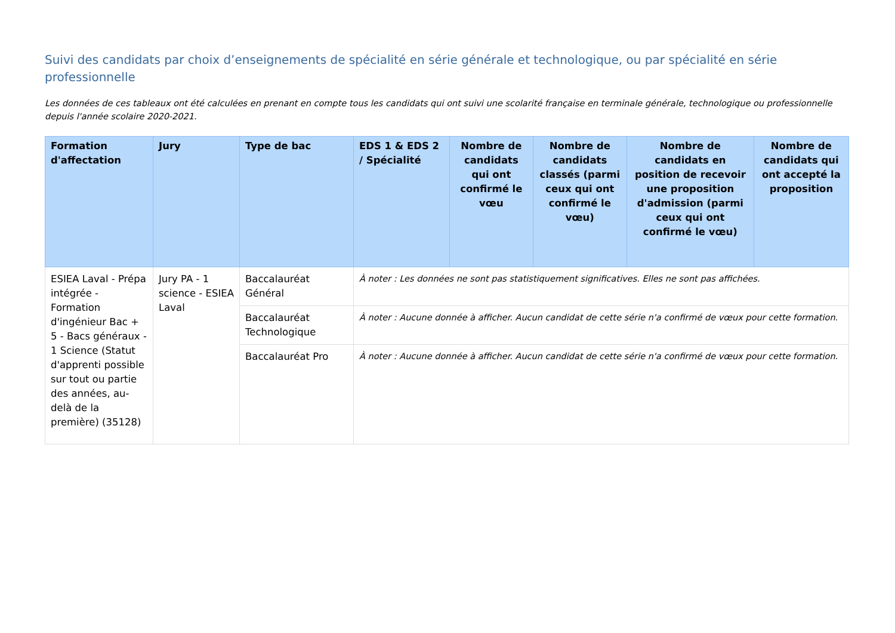Suivi des candidats par choix d’enseignements de spécialité en série générale et technologique, ou par spécialité en série professionnelle
Les données de ces tableaux ont été calculées en prenant en compte tous les candidats qui ont suivi une scolarité française en terminale générale, technologique ou professionnelle depuis l'année scolaire 2020-2021.
| Formation d'affectation | Jury | Type de bac | EDS 1 & EDS 2 / Spécialité | Nombre de candidats qui ont confirmé le vœu | Nombre de candidats classés (parmi ceux qui ont confirmé le vœu) | Nombre de candidats en position de recevoir une proposition d'admission (parmi ceux qui ont confirmé le vœu) | Nombre de candidats qui ont accepté la proposition |
| --- | --- | --- | --- | --- | --- | --- | --- |
| ESIEA Laval - Prépa intégrée - Formation d'ingénieur Bac + 5 - Bacs généraux - 1 Science (Statut d'apprenti possible sur tout ou partie des années, au-delà de la première) (35128) | Jury PA - 1 science - ESIEA Laval | Baccalauréat Général | À noter : Les données ne sont pas statistiquement significatives. Elles ne sont pas affichées. | | | | |
| | | Baccalauréat Technologique | À noter : Aucune donnée à afficher. Aucun candidat de cette série n'a confirmé de vœux pour cette formation. | | | | |
| | | Baccalauréat Pro | À noter : Aucune donnée à afficher. Aucun candidat de cette série n'a confirmé de vœux pour cette formation. | | | | |